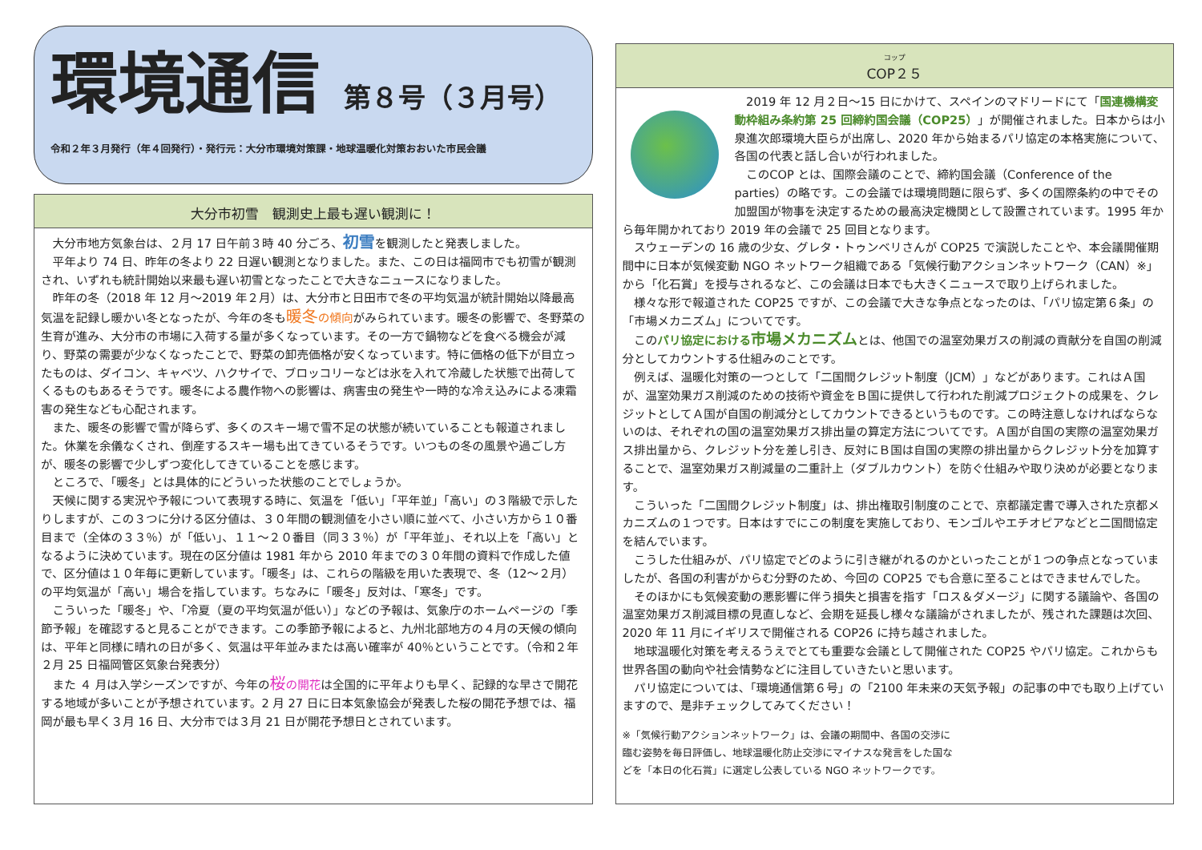環境通信 第８号（３月号）
令和２年３月発行（年４回発行）・発行元：大分市環境対策課・地球温暖化対策おおいた市民会議
大分市初雪　観測史上最も遅い観測に！
大分市地方気象台は、２月 17 日午前３時 40 分ごろ、初雪を観測したと発表しました。
平年より 74 日、昨年の冬より 22 日遅い観測となりました。また、この日は福岡市でも初雪が観測され、いずれも統計開始以来最も遅い初雪となったことで大きなニュースになりました。
昨年の冬（2018 年 12 月～2019 年２月）は、大分市と日田市で冬の平均気温が統計開始以降最高気温を記録し暖かい冬となったが、今年の冬も暖冬 の傾向がみられています。暖冬の影響で、冬野菜の生育が進み、大分市の市場に入荷する量が多くなっています。その一方で鍋物などを食べる機会が減り、野菜の需要が少なくなったことで、野菜の卸売価格が安くなっています。特に価格の低下が目立ったものは、ダイコン、キャベツ、ハクサイで、ブロッコリーなどは氷を入れて冷蔵した状態で出荷してくるものもあるそうです。暖冬による農作物への影響は、病害虫の発生や一時的な冷え込みによる凍霜害の発生なども心配されます。
また、暖冬の影響で雪が降らず、多くのスキー場で雪不足の状態が続いていることも報道されました。休業を余儀なくされ、倒産するスキー場も出てきているそうです。いつもの冬の風景や過ごし方が、暖冬の影響で少しずつ変化してきていることを感じます。
ところで、「暖冬」とは具体的にどういった状態のことでしょうか。
天候に関する実況や予報について表現する時に、気温を「低い」「平年並」「高い」の３階級で示したりしますが、この３つに分ける区分値は、３０年間の観測値を小さい順に並べて、小さい方から１０番目まで（全体の３３％）が「低い」、１１～２０番目（同３３％）が「平年並」、それ以上を「高い」となるように決めています。現在の区分値は 1981 年から 2010 年までの３０年間の資料で作成した値で、区分値は１０年毎に更新しています。「暖冬」は、これらの階級を用いた表現で、冬（12～２月）の平均気温が「高い」場合を指しています。ちなみに「暖冬」反対は、「寒冬」です。
こういった「暖冬」や、「冷夏（夏の平均気温が低い）」などの予報は、気象庁のホームページの「季節予報」を確認すると見ることができます。この季節予報によると、九州北部地方の４月の天候の傾向は、平年と同様に晴れの日が多く、気温は平年並みまたは高い確率が 40％ということです。（令和２年２月 25 日福岡管区気象台発表分）
また ４ 月は入学シーズンですが、今年の桜の開花は全国的に平年よりも早く、記録的な早さで開花する地域が多いことが予想されています。2 月 27 日に日本気象協会が発表した桜の開花予想では、福岡が最も早く３月 16 日、大分市では３月 21 日が開花予想日とされています。
コップ
COP２５
2019 年 12 月２日～15 日にかけて、スペインのマドリードにて「国連機構変動枠組み条約第 25 回締約国会議（COP25）」が開催されました。日本からは小泉進次郎環境大臣らが出席し、2020 年から始まるパリ協定の本格実施について、各国の代表と話し合いが行われました。
このCOP とは、国際会議のことで、締約国会議（Conference of the parties）の略です。この会議では環境問題に限らず、多くの国際条約の中でその加盟国が物事を決定するための最高決定機関として設置されています。1995 年から毎年開かれており 2019 年の会議で 25 回目となります。
スウェーデンの 16 歳の少女、グレタ・トゥンベリさんが COP25 で演説したことや、本会議開催期間中に日本が気候変動 NGO ネットワーク組織である「気候行動アクションネットワーク（CAN）※」から「化石賞」を授与されるなど、この会議は日本でも大きくニュースで取り上げられました。
様々な形で報道された COP25 ですが、この会議で大きな争点となったのは、「パリ協定第６条」の「市場メカニズム」についてです。
このパリ協定における市場メカニズムとは、他国での温室効果ガスの削減の貢献分を自国の削減分としてカウントする仕組みのことです。
例えば、温暖化対策の一つとして「二国間クレジット制度（JCM）」などがあります。これはＡ国が、温室効果ガス削減のための技術や資金をＢ国に提供して行われた削減プロジェクトの成果を、クレジットとしてＡ国が自国の削減分としてカウントできるというものです。この時注意しなければならないのは、それぞれの国の温室効果ガス排出量の算定方法についてです。Ａ国が自国の実際の温室効果ガス排出量から、クレジット分を差し引き、反対にＢ国は自国の実際の排出量からクレジット分を加算することで、温室効果ガス削減量の二重計上（ダブルカウント）を防ぐ仕組みや取り決めが必要となります。
こういった「二国間クレジット制度」は、排出権取引制度のことで、京都議定書で導入された京都メカニズムの１つです。日本はすでにこの制度を実施しており、モンゴルやエチオピアなどと二国間協定を結んでいます。
こうした仕組みが、パリ協定でどのように引き継がれるのかといったことが１つの争点となっていましたが、各国の利害がからむ分野のため、今回の COP25 でも合意に至ることはできませんでした。
そのほかにも気候変動の悪影響に伴う損失と損害を指す「ロス＆ダメージ」に関する議論や、各国の温室効果ガス削減目標の見直しなど、会期を延長し様々な議論がされましたが、残された課題は次回、2020 年 11 月にイギリスで開催される COP26 に持ち越されました。
地球温暖化対策を考えるうえでとても重要な会議として開催された COP25 やパリ協定。これからも世界各国の動向や社会情勢などに注目していきたいと思います。
パリ協定については、「環境通信第６号」の「2100 年未来の天気予報」の記事の中でも取り上げていますので、是非チェックしてみてください！
※「気候行動アクションネットワーク」は、会議の期間中、各国の交渉に
臨む姿勢を毎日評価し、地球温暖化防止交渉にマイナスな発言をした国な
どを「本日の化石賞」に選定し公表している NGO ネットワークです。